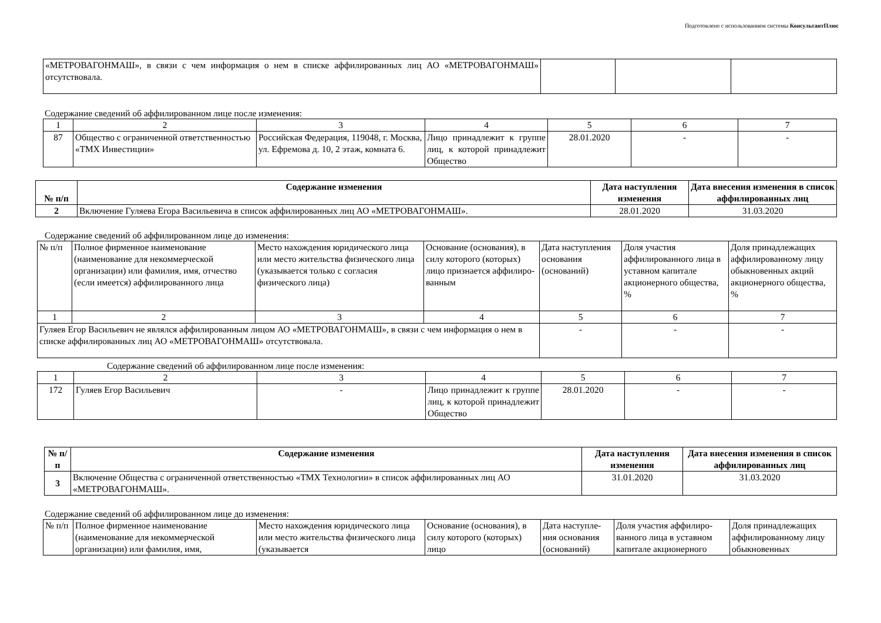Подготовлено с использованием системы КонсультантПлюс
| «МЕТРОВАГОНМАШ», в связи с чем информация о нем в списке аффилированных лиц АО «МЕТРОВАГОНМАШ» отсутствовала. | | | |
Содержание сведений об аффилированном лице после изменения:
| 1 | 2 | 3 | 4 | 5 | 6 | 7 |
| 87 | Общество с ограниченной ответственностью «ТМХ Инвестиции» | Российская Федерация, 119048, г. Москва, ул. Ефремова д. 10, 2 этаж, комната 6. | Лицо принадлежит к группе лиц, к которой принадлежит Общество | 28.01.2020 | - | - |
| № п/п | Содержание изменения | Дата наступления изменения | Дата внесения изменения в список аффилированных лиц |
| --- | --- | --- | --- |
| 2 | Включение Гуляева Егора Васильевича в список аффилированных лиц АО «МЕТРОВАГОНМАШ». | 28.01.2020 | 31.03.2020 |
Содержание сведений об аффилированном лице до изменения:
| № п/п | Полное фирменное наименование (наименование для некоммерческой организации) или фамилия, имя, отчество (если имеется) аффилированного лица | Место нахождения юридического лица или место жительства физического лица (указывается только с согласия физического лица) | Основание (основания), в силу которого (которых) лицо признается аффилиро-ванным | Дата наступления основания (оснований) | Доля участия аффилированного лица в уставном капитале акционерного общества, % | Доля принадлежащих аффилированному лицу обыкновенных акций акционерного общества, % |
| 1 | 2 | 3 | 4 | 5 | 6 | 7 |
| Гуляев Егор Васильевич не являлся аффилированным лицом АО «МЕТРОВАГОНМАШ», в связи с чем информация о нем в списке аффилированных лиц АО «МЕТРОВАГОНМАШ» отсутствовала. | | | | - | - | - |
Содержание сведений об аффилированном лице после изменения:
| 1 | 2 | 3 | 4 | 5 | 6 | 7 |
| 172 | Гуляев Егор Васильевич | - | Лицо принадлежит к группе лиц, к которой принадлежит Общество | 28.01.2020 | - | - |
| № п/п | Содержание изменения | Дата наступления изменения | Дата внесения изменения в список аффилированных лиц |
| --- | --- | --- | --- |
| 3 | Включение Общества с ограниченной ответственностью «ТМХ Технологии» в список аффилированных лиц АО «МЕТРОВАГОНМАШ». | 31.01.2020 | 31.03.2020 |
Содержание сведений об аффилированном лице до изменения:
| № п/п | Полное фирменное наименование (наименование для некоммерческой организации) или фамилия, имя, | Место нахождения юридического лица или место жительства физического лица (указывается | Основание (основания), в силу которого (которых) лицо | Дата наступле-ния основания (оснований) | Доля участия аффилиро-ванного лица в уставном капитале акционерного | Доля принадлежащих аффилированному лицу обыкновенных |